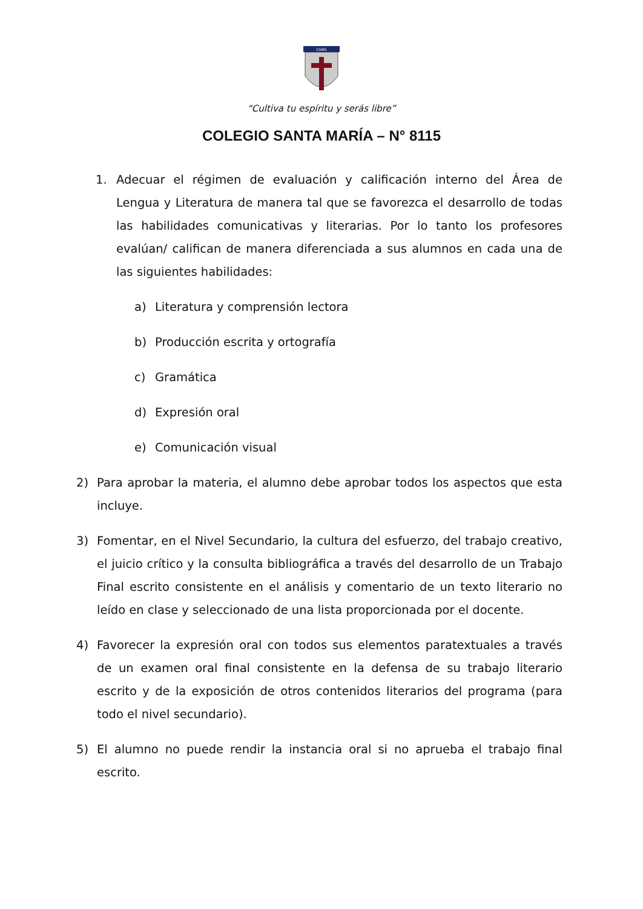CSMS
“Cultiva tu espíritu y serás libre”
COLEGIO SANTA MARÍA – N° 8115
1. Adecuar el régimen de evaluación y calificación interno del Área de Lengua y Literatura de manera tal que se favorezca el desarrollo de todas las habilidades comunicativas y literarias. Por lo tanto los profesores evalúan/ califican de manera diferenciada a sus alumnos en cada una de las siguientes habilidades:
a) Literatura y comprensión lectora
b) Producción escrita y ortografía
c) Gramática
d) Expresión oral
e) Comunicación visual
2) Para aprobar la materia, el alumno debe aprobar todos los aspectos que esta incluye.
3) Fomentar, en el Nivel Secundario, la cultura del esfuerzo, del trabajo creativo, el juicio crítico y la consulta bibliográfica a través del desarrollo de un Trabajo Final escrito consistente en el análisis y comentario de un texto literario no leído en clase y seleccionado de una lista proporcionada por el docente.
4) Favorecer la expresión oral con todos sus elementos paratextuales a través de un examen oral final consistente en la defensa de su trabajo literario escrito y de la exposición de otros contenidos literarios del programa (para todo el nivel secundario).
5) El alumno no puede rendir la instancia oral si no aprueba el trabajo final escrito.